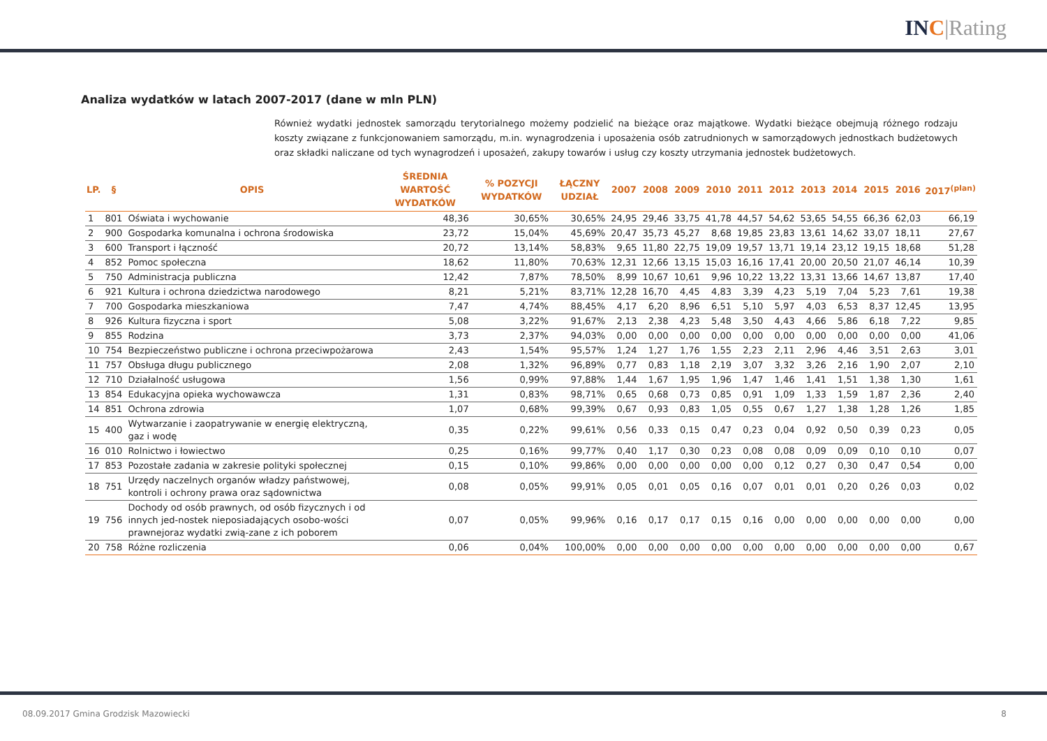INC|Rating
Analiza wydatków w latach 2007-2017 (dane w mln PLN)
Również wydatki jednostek samorządu terytorialnego możemy podzielić na bieżące oraz majątkowe. Wydatki bieżące obejmują różnego rodzaju koszty związane z funkcjonowaniem samorządu, m.in. wynagrodzenia i uposażenia osób zatrudnionych w samorządowych jednostkach budżetowych oraz składki naliczane od tych wynagrodzeń i uposażeń, zakupy towarów i usług czy koszty utrzymania jednostek budżetowych.
| LP. | § | OPIS | ŚREDNIA WARTOŚĆ WYDATKÓW | % POZYCJI WYDATKÓW | ŁĄCZNY UDZIAŁ | 2007 | 2008 | 2009 | 2010 | 2011 | 2012 | 2013 | 2014 | 2015 | 2016 | 2017<sup>(plan)</sup> |
| --- | --- | --- | --- | --- | --- | --- | --- | --- | --- | --- | --- | --- | --- | --- | --- | --- |
| 1 | 801 | Oświata i wychowanie | 48,36 | 30,65% | 30,65% | 24,95 | 29,46 | 33,75 | 41,78 | 44,57 | 54,62 | 53,65 | 54,55 | 66,36 | 62,03 | 66,19 |
| 2 | 900 | Gospodarka komunalna i ochrona środowiska | 23,72 | 15,04% | 45,69% | 20,47 | 35,73 | 45,27 | 8,68 | 19,85 | 23,83 | 13,61 | 14,62 | 33,07 | 18,11 | 27,67 |
| 3 | 600 | Transport i łączność | 20,72 | 13,14% | 58,83% | 9,65 | 11,80 | 22,75 | 19,09 | 19,57 | 13,71 | 19,14 | 23,12 | 19,15 | 18,68 | 51,28 |
| 4 | 852 | Pomoc społeczna | 18,62 | 11,80% | 70,63% | 12,31 | 12,66 | 13,15 | 15,03 | 16,16 | 17,41 | 20,00 | 20,50 | 21,07 | 46,14 | 10,39 |
| 5 | 750 | Administracja publiczna | 12,42 | 7,87% | 78,50% | 8,99 | 10,67 | 10,61 | 9,96 | 10,22 | 13,22 | 13,31 | 13,66 | 14,67 | 13,87 | 17,40 |
| 6 | 921 | Kultura i ochrona dziedzictwa narodowego | 8,21 | 5,21% | 83,71% | 12,28 | 16,70 | 4,45 | 4,83 | 3,39 | 4,23 | 5,19 | 7,04 | 5,23 | 7,61 | 19,38 |
| 7 | 700 | Gospodarka mieszkaniowa | 7,47 | 4,74% | 88,45% | 4,17 | 6,20 | 8,96 | 6,51 | 5,10 | 5,97 | 4,03 | 6,53 | 8,37 | 12,45 | 13,95 |
| 8 | 926 | Kultura fizyczna i sport | 5,08 | 3,22% | 91,67% | 2,13 | 2,38 | 4,23 | 5,48 | 3,50 | 4,43 | 4,66 | 5,86 | 6,18 | 7,22 | 9,85 |
| 9 | 855 | Rodzina | 3,73 | 2,37% | 94,03% | 0,00 | 0,00 | 0,00 | 0,00 | 0,00 | 0,00 | 0,00 | 0,00 | 0,00 | 0,00 | 41,06 |
| 10 | 754 | Bezpieczeństwo publiczne i ochrona przeciwpożarowa | 2,43 | 1,54% | 95,57% | 1,24 | 1,27 | 1,76 | 1,55 | 2,23 | 2,11 | 2,96 | 4,46 | 3,51 | 2,63 | 3,01 |
| 11 | 757 | Obsługa długu publicznego | 2,08 | 1,32% | 96,89% | 0,77 | 0,83 | 1,18 | 2,19 | 3,07 | 3,32 | 3,26 | 2,16 | 1,90 | 2,07 | 2,10 |
| 12 | 710 | Działalność usługowa | 1,56 | 0,99% | 97,88% | 1,44 | 1,67 | 1,95 | 1,96 | 1,47 | 1,46 | 1,41 | 1,51 | 1,38 | 1,30 | 1,61 |
| 13 | 854 | Edukacyjna opieka wychowawcza | 1,31 | 0,83% | 98,71% | 0,65 | 0,68 | 0,73 | 0,85 | 0,91 | 1,09 | 1,33 | 1,59 | 1,87 | 2,36 | 2,40 |
| 14 | 851 | Ochrona zdrowia | 1,07 | 0,68% | 99,39% | 0,67 | 0,93 | 0,83 | 1,05 | 0,55 | 0,67 | 1,27 | 1,38 | 1,28 | 1,26 | 1,85 |
| 15 | 400 | Wytwarzanie i zaopatrywanie w energię elektryczną, gaz i wodę | 0,35 | 0,22% | 99,61% | 0,56 | 0,33 | 0,15 | 0,47 | 0,23 | 0,04 | 0,92 | 0,50 | 0,39 | 0,23 | 0,05 |
| 16 | 010 | Rolnictwo i łowiectwo | 0,25 | 0,16% | 99,77% | 0,40 | 1,17 | 0,30 | 0,23 | 0,08 | 0,08 | 0,09 | 0,09 | 0,10 | 0,10 | 0,07 |
| 17 | 853 | Pozostałe zadania w zakresie polityki społecznej | 0,15 | 0,10% | 99,86% | 0,00 | 0,00 | 0,00 | 0,00 | 0,00 | 0,12 | 0,27 | 0,30 | 0,47 | 0,54 | 0,00 |
| 18 | 751 | Urzędy naczelnych organów władzy państwowej, kontroli i ochrony prawa oraz sądownictwa | 0,08 | 0,05% | 99,91% | 0,05 | 0,01 | 0,05 | 0,16 | 0,07 | 0,01 | 0,01 | 0,20 | 0,26 | 0,03 | 0,02 |
| 19 | 756 | Dochody od osób prawnych, od osób fizycznych i od innych jed-nostek nieposiadających osobo-wości prawnejoraz wydatki zwią-zane z ich poborem | 0,07 | 0,05% | 99,96% | 0,16 | 0,17 | 0,17 | 0,15 | 0,16 | 0,00 | 0,00 | 0,00 | 0,00 | 0,00 | 0,00 |
| 20 | 758 | Różne rozliczenia | 0,06 | 0,04% | 100,00% | 0,00 | 0,00 | 0,00 | 0,00 | 0,00 | 0,00 | 0,00 | 0,00 | 0,00 | 0,00 | 0,67 |
08.09.2017 Gmina Grodzisk Mazowiecki 8